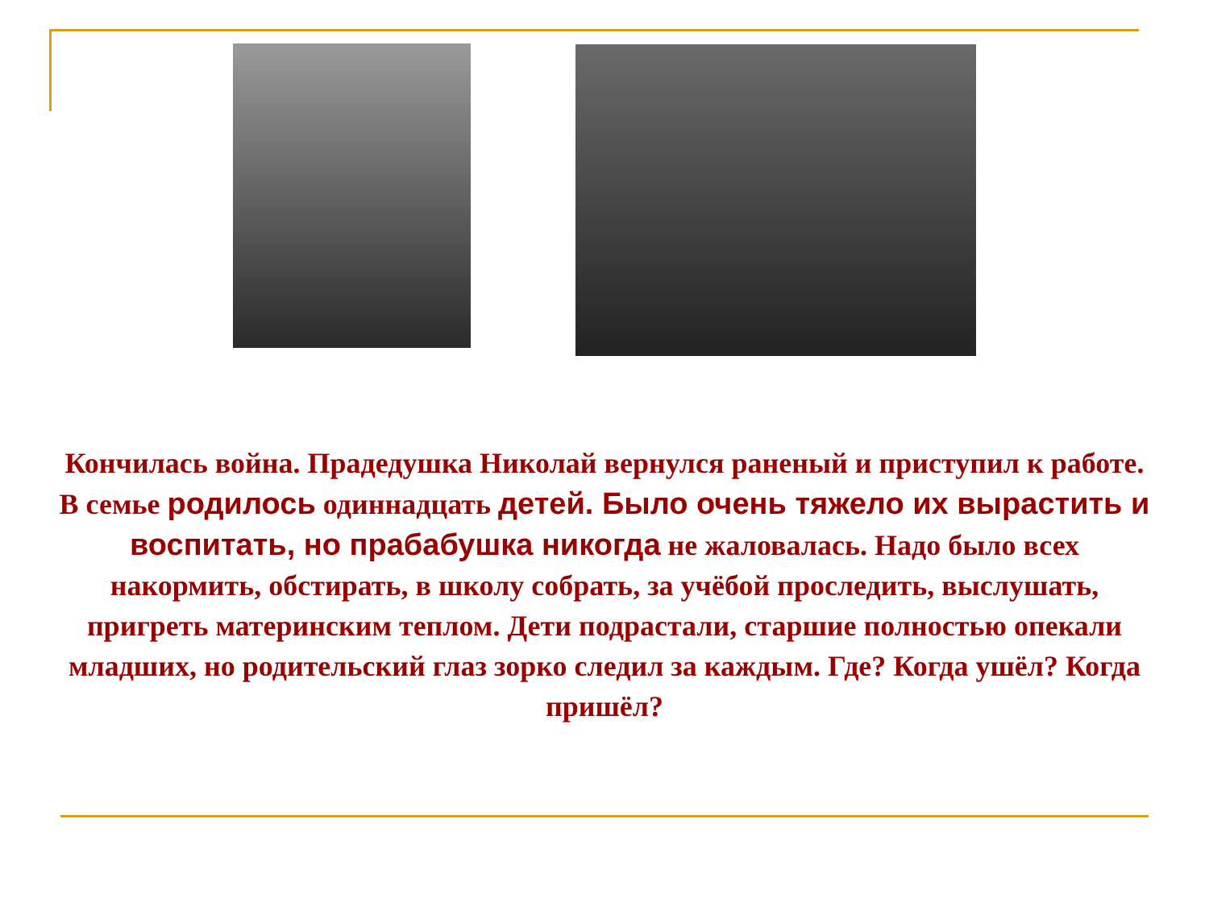Кончилась война. Прадедушка Николай вернулся раненый и приступил к работе.
В семье родилось одиннадцать детей. Было очень тяжело их вырастить и воспитать, но прабабушка никогда не жаловалась. Надо было всех накормить, обстирать, в школу собрать, за учёбой проследить, выслушать, пригреть материнским теплом. Дети подрастали, старшие полностью опекали младших, но родительский глаз зорко следил за каждым. Где? Когда ушёл? Когда пришёл?